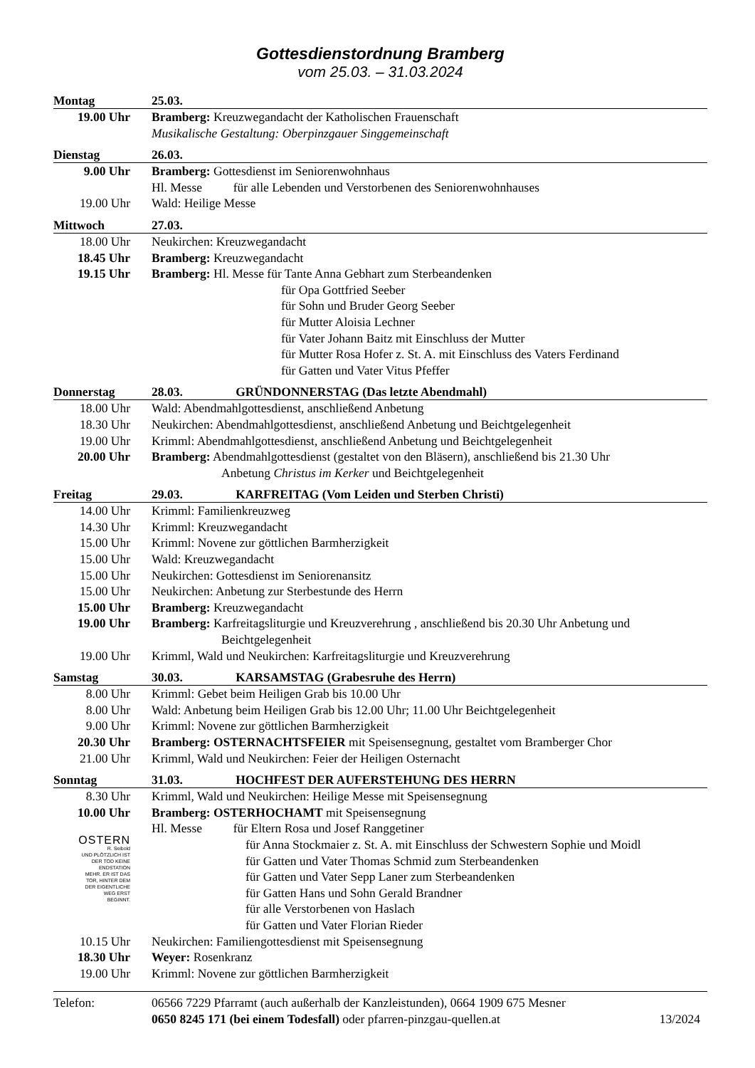Gottesdienstordnung Bramberg
vom 25.03. – 31.03.2024
| Montag | 25.03. |
| 19.00 Uhr | Bramberg: Kreuzwegandacht der Katholischen Frauenschaft |
| | Musikalische Gestaltung: Oberpinzgauer Singgemeinschaft |
| Dienstag | 26.03. |
| 9.00 Uhr | Bramberg: Gottesdienst im Seniorenwohnhaus |
| | Hl. Messe für alle Lebenden und Verstorbenen des Seniorenwohnhauses |
| 19.00 Uhr | Wald: Heilige Messe |
| Mittwoch | 27.03. |
| 18.00 Uhr | Neukirchen: Kreuzwegandacht |
| 18.45 Uhr | Bramberg: Kreuzwegandacht |
| 19.15 Uhr | Bramberg: Hl. Messe für Tante Anna Gebhart zum Sterbeandenken |
| | für Opa Gottfried Seeber |
| | für Sohn und Bruder Georg Seeber |
| | für Mutter Aloisia Lechner |
| | für Vater Johann Baitz mit Einschluss der Mutter |
| | für Mutter Rosa Hofer z. St. A. mit Einschluss des Vaters Ferdinand |
| | für Gatten und Vater Vitus Pfeffer |
| Donnerstag | 28.03. GRÜNDONNERSTAG (Das letzte Abendmahl) |
| 18.00 Uhr | Wald: Abendmahlgottesdienst, anschließend Anbetung |
| 18.30 Uhr | Neukirchen: Abendmahlgottesdienst, anschließend Anbetung und Beichtgelegenheit |
| 19.00 Uhr | Krimml: Abendmahlgottesdienst, anschließend Anbetung und Beichtgelegenheit |
| 20.00 Uhr | Bramberg: Abendmahlgottesdienst (gestaltet von den Bläsern), anschließend bis 21.30 Uhr |
| | Anbetung Christus im Kerker und Beichtgelegenheit |
| Freitag | 29.03. KARFREITAG (Vom Leiden und Sterben Christi) |
| 14.00 Uhr | Krimml: Familienkreuzweg |
| 14.30 Uhr | Krimml: Kreuzwegandacht |
| 15.00 Uhr | Krimml: Novene zur göttlichen Barmherzigkeit |
| 15.00 Uhr | Wald: Kreuzwegandacht |
| 15.00 Uhr | Neukirchen: Gottesdienst im Seniorenansitz |
| 15.00 Uhr | Neukirchen: Anbetung zur Sterbestunde des Herrn |
| 15.00 Uhr | Bramberg: Kreuzwegandacht |
| 19.00 Uhr | Bramberg: Karfreitagsliturgie und Kreuzverehrung , anschließend bis 20.30 Uhr Anbetung und |
| | Beichtgelegenheit |
| 19.00 Uhr | Krimml, Wald und Neukirchen: Karfreitagsliturgie und Kreuzverehrung |
| Samstag | 30.03. KARSAMSTAG (Grabesruhe des Herrn) |
| 8.00 Uhr | Krimml: Gebet beim Heiligen Grab bis 10.00 Uhr |
| 8.00 Uhr | Wald: Anbetung beim Heiligen Grab bis 12.00 Uhr; 11.00 Uhr Beichtgelegenheit |
| 9.00 Uhr | Krimml: Novene zur göttlichen Barmherzigkeit |
| 20.30 Uhr | Bramberg: OSTERNACHTSFEIER mit Speisensegnung, gestaltet vom Bramberger Chor |
| 21.00 Uhr | Krimml, Wald und Neukirchen: Feier der Heiligen Osternacht |
| Sonntag | 31.03. HOCHFEST DER AUFERSTEHUNG DES HERRN |
| 8.30 Uhr | Krimml, Wald und Neukirchen: Heilige Messe mit Speisensegnung |
| 10.00 Uhr | Bramberg: OSTERHOCHAMT mit Speisensegnung |
| | Hl. Messe für Eltern Rosa und Josef Ranggetiner |
| OSTERN R. Seibold UND PLÖTZLICH IST DER TOD KEINE ENDSTATION MEHR. ER IST DAS TOR, HINTER DEM DER EIGENTLICHE WEG ERST BEGINNT. | für Anna Stockmaier z. St. A. mit Einschluss der Schwestern Sophie und Moidl |
| | für Gatten und Vater Thomas Schmid zum Sterbeandenken |
| | für Gatten und Vater Sepp Laner zum Sterbeandenken |
| | für Gatten Hans und Sohn Gerald Brandner |
| | für alle Verstorbenen von Haslach |
| | für Gatten und Vater Florian Rieder |
| 10.15 Uhr | Neukirchen: Familiengottesdienst mit Speisensegnung |
| 18.30 Uhr | Weyer: Rosenkranz |
| 19.00 Uhr | Krimml: Novene zur göttlichen Barmherzigkeit |
| Telefon: | 06566 7229 Pfarramt (auch außerhalb der Kanzleistunden), 0664 1909 675 Mesner | |
| | 0650 8245 171 (bei einem Todesfall) oder pfarren-pinzgau-quellen.at | 13/2024 |